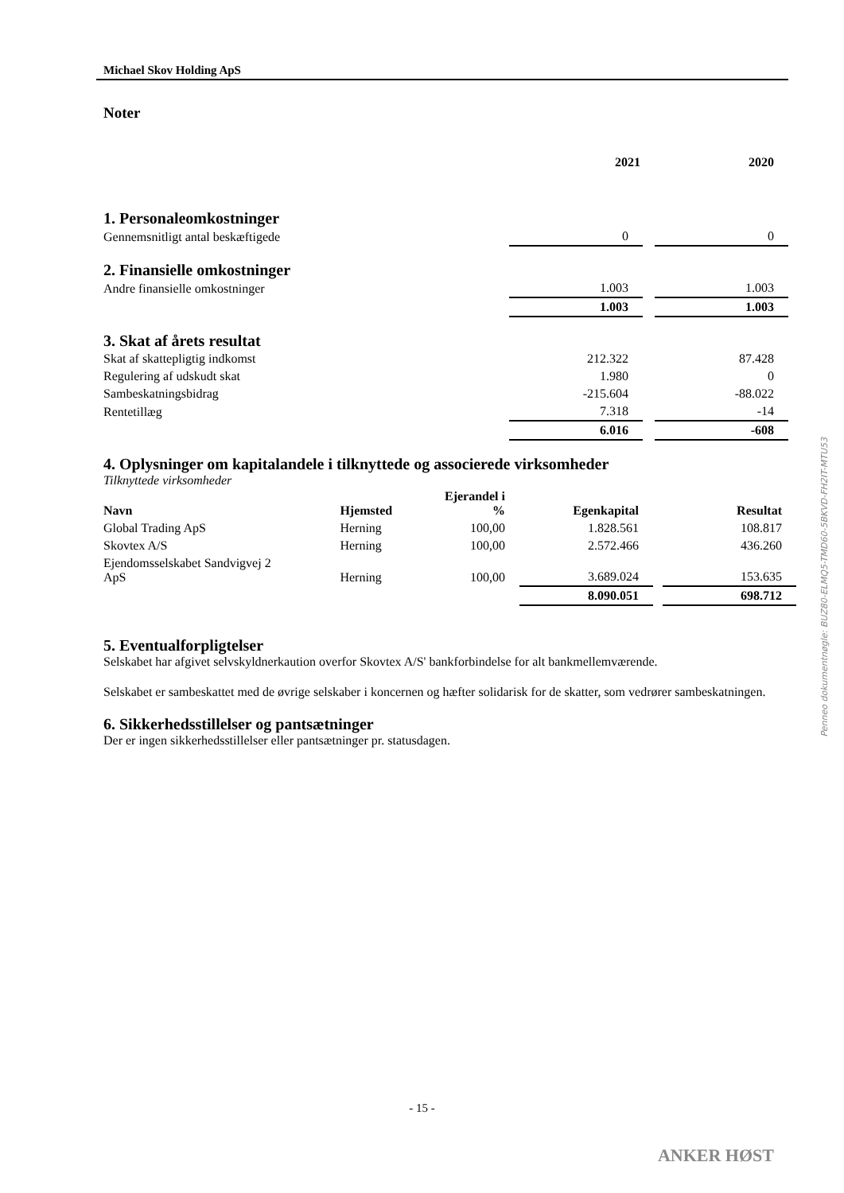Michael Skov Holding ApS
Noter
| | 2021 | 2020 |
1. Personaleomkostninger
| Gennemsnitligt antal beskæftigede | 0 | | 0 |
2. Finansielle omkostninger
| Andre finansielle omkostninger | 1.003 | | 1.003 |
| | 1.003 | | 1.003 |
3. Skat af årets resultat
| Skat af skattepligtig indkomst | 212.322 | | 87.428 |
| Regulering af udskudt skat | 1.980 | | 0 |
| Sambeskatningsbidrag | -215.604 | | -88.022 |
| Rentetillæg | 7.318 | | -14 |
| | 6.016 | | -608 |
4. Oplysninger om kapitalandele i tilknyttede og associerede virksomheder
Tilknyttede virksomheder
| Navn | Hjemsted | Ejerandel i % | Egenkapital | | Resultat |
| Global Trading ApS | Herning | 100,00 | 1.828.561 | | 108.817 |
| Skovtex A/S | Herning | 100,00 | 2.572.466 | | 436.260 |
| Ejendomsselskabet Sandvigvej 2 ApS | Herning | 100,00 | 3.689.024 | | 153.635 |
| | | | 8.090.051 | | 698.712 |
5. Eventualforpligtelser
Selskabet har afgivet selvskyldnerkaution overfor Skovtex A/S' bankforbindelse for alt bankmellemværende.
Selskabet er sambeskattet med de øvrige selskaber i koncernen og hæfter solidarisk for de skatter, som vedrører sambeskatningen.
6. Sikkerhedsstillelser og pantsætninger
Der er ingen sikkerhedsstillelser eller pantsætninger pr. statusdagen.
- 15 -
ANKER HØST
Penneo dokumentnøgle: BUZ80-ELMQ5-TMD60-5BKVD-FH2IT-MTU53